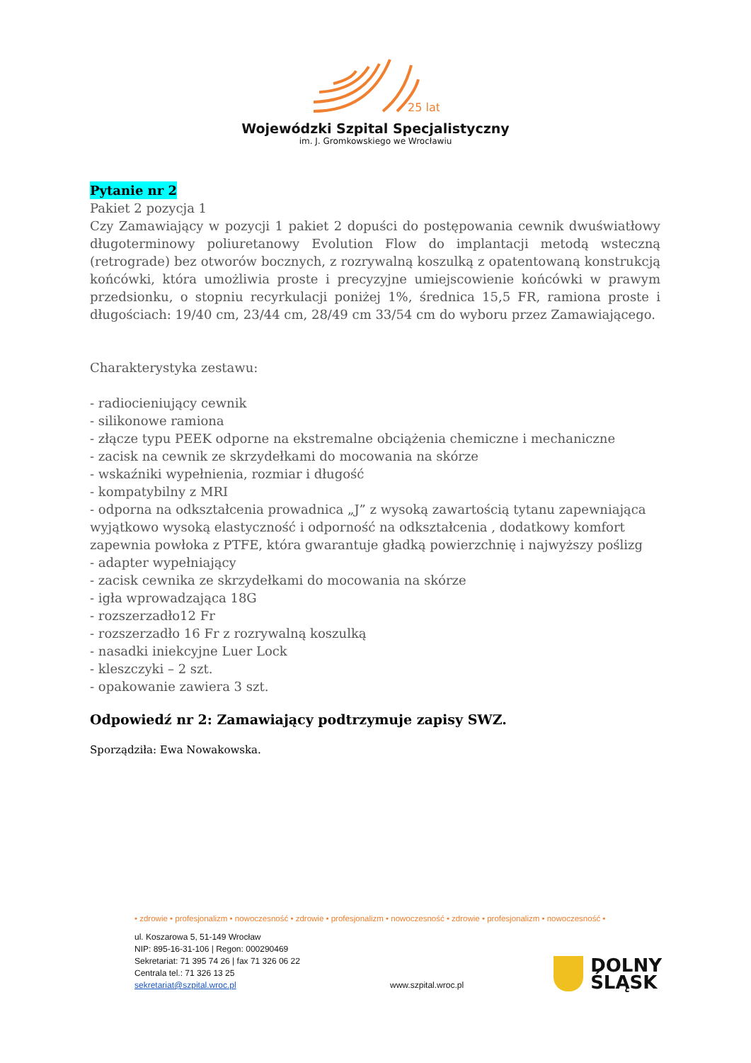25 lat
Wojewódzki Szpital Specjalistyczny
im. J. Gromkowskiego we Wrocławiu
Pytanie nr 2
Pakiet 2 pozycja 1
Czy Zamawiający w pozycji 1 pakiet 2 dopuści do postępowania cewnik dwuświatłowy długoterminowy poliuretanowy Evolution Flow do implantacji metodą wsteczną (retrograde) bez otworów bocznych, z rozrywalną koszulką z opatentowaną konstrukcją końcówki, która umożliwia proste i precyzyjne umiejscowienie końcówki w prawym przedsionku, o stopniu recyrkulacji poniżej 1%, średnica 15,5 FR, ramiona proste i długościach: 19/40 cm, 23/44 cm, 28/49 cm 33/54 cm do wyboru przez Zamawiającego.
Charakterystyka zestawu:
- radiocieniujący cewnik
- silikonowe ramiona
- złącze typu PEEK odporne na ekstremalne obciążenia chemiczne i mechaniczne
- zacisk na cewnik ze skrzydełkami do mocowania na skórze
- wskaźniki wypełnienia, rozmiar i długość
- kompatybilny z MRI
- odporna na odkształcenia prowadnica „J” z wysoką zawartością tytanu zapewniająca wyjątkowo wysoką elastyczność i odporność na odkształcenia , dodatkowy komfort zapewnia powłoka z PTFE, która gwarantuje gładką powierzchnię i najwyższy poślizg
- adapter wypełniający
- zacisk cewnika ze skrzydełkami do mocowania na skórze
- igła wprowadzająca 18G
- rozszerzadło12 Fr
- rozszerzadło 16 Fr z rozrywalną koszulką
- nasadki iniekcyjne Luer Lock
- kleszczyki – 2 szt.
- opakowanie zawiera 3 szt.
Odpowiedź nr 2: Zamawiający podtrzymuje zapisy SWZ.
Sporządziła: Ewa Nowakowska.
• zdrowie • profesjonalizm • nowoczesność • zdrowie • profesjonalizm • nowoczesność • zdrowie • profesjonalizm • nowoczesność •
ul. Koszarowa 5, 51-149 Wrocław
NIP: 895-16-31-106 | Regon: 000290469
Sekretariat: 71 395 74 26 | fax 71 326 06 22
Centrala tel.: 71 326 13 25
sekretariat@szpital.wroc.pl
www.szpital.wroc.pl
DOLNY
ŚLĄSK